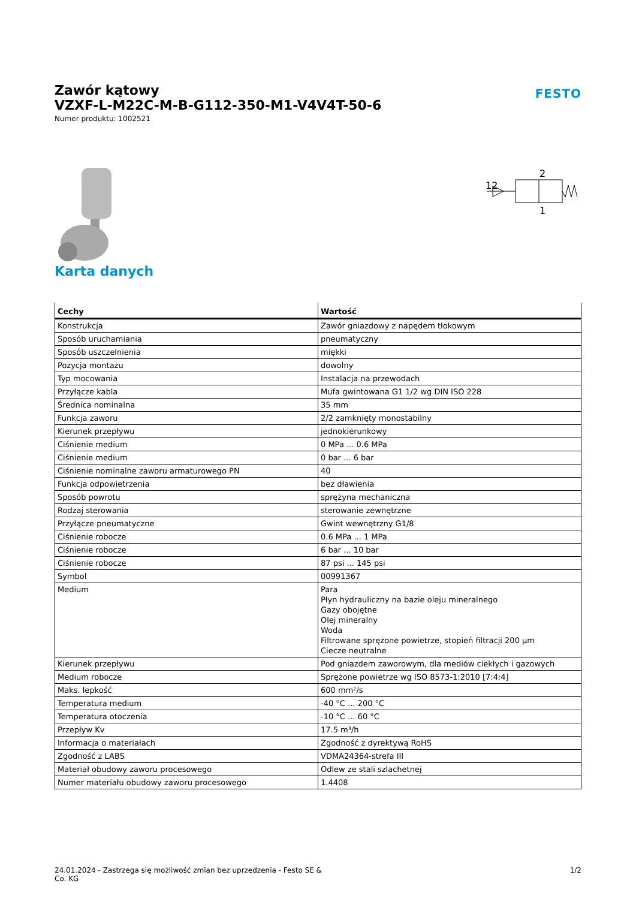Zawór kątowy
VZXF-L-M22C-M-B-G112-350-M1-V4V4T-50-6
Numer produktu: 1002521
FESTO
2
12
1
Karta danych
| Cechy | Wartość |
| --- | --- |
| Konstrukcja | Zawór gniazdowy z napędem tłokowym |
| Sposób uruchamiania | pneumatyczny |
| Sposób uszczelnienia | miękki |
| Pozycja montażu | dowolny |
| Typ mocowania | Instalacja na przewodach |
| Przyłącze kabla | Mufa gwintowana G1 1/2 wg DIN ISO 228 |
| Średnica nominalna | 35 mm |
| Funkcja zaworu | 2/2 zamknięty monostabilny |
| Kierunek przepływu | jednokierunkowy |
| Ciśnienie medium | 0 MPa ... 0.6 MPa |
| Ciśnienie medium | 0 bar ... 6 bar |
| Ciśnienie nominalne zaworu armaturowego PN | 40 |
| Funkcja odpowietrzenia | bez dławienia |
| Sposób powrotu | sprężyna mechaniczna |
| Rodzaj sterowania | sterowanie zewnętrzne |
| Przyłącze pneumatyczne | Gwint wewnętrzny G1/8 |
| Ciśnienie robocze | 0.6 MPa ... 1 MPa |
| Ciśnienie robocze | 6 bar ... 10 bar |
| Ciśnienie robocze | 87 psi ... 145 psi |
| Symbol | 00991367 |
| Medium | Para Płyn hydrauliczny na bazie oleju mineralnego Gazy obojętne Olej mineralny Woda Filtrowane sprężone powietrze, stopień filtracji 200 µm Ciecze neutralne |
| Kierunek przepływu | Pod gniazdem zaworowym, dla mediów ciekłych i gazowych |
| Medium robocze | Sprężone powietrze wg ISO 8573-1:2010 [7:4:4] |
| Maks. lepkość | 600 mm²/s |
| Temperatura medium | -40 °C ... 200 °C |
| Temperatura otoczenia | -10 °C ... 60 °C |
| Przepływ Kv | 17.5 m³/h |
| Informacja o materiałach | Zgodność z dyrektywą RoHS |
| Zgodność z LABS | VDMA24364-strefa III |
| Materiał obudowy zaworu procesowego | Odlew ze stali szlachetnej |
| Numer materiału obudowy zaworu procesowego | 1.4408 |
24.01.2024 - Zastrzega się możliwość zmian bez uprzedzenia - Festo SE &
Co. KG
1/2